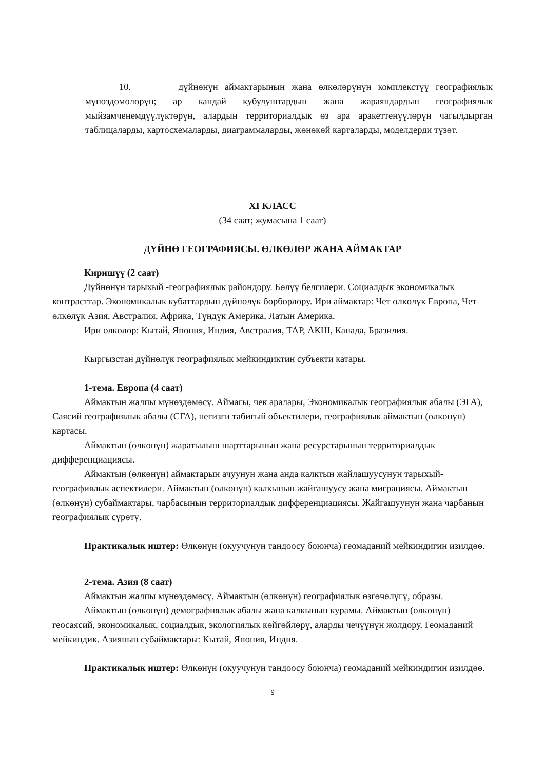10. дүйнөнүн аймактарынын жана өлкөлөрүнүн комплекстүү географиялык мүнөздөмөлөрүн; ар кандай кубулуштардын жана жараяндардын географиялык мыйзамченемдүүлүктөрүн, алардын территориалдык өз ара аракеттенүүлөрүн чагылдырган таблицаларды, картосхемаларды, диаграммаларды, жөнөкөй карталарды, моделдерди түзөт.
XI КЛАСС
(34 саат; жумасына 1 саат)
ДҮЙНӨ ГЕОГРАФИЯСЫ. ӨЛКӨЛӨР ЖАНА АЙМАКТАР
Киришүү (2 саат)
Дүйнөнүн тарыхый -географиялык райондору. Бөлүү белгилери. Социалдык экономикалык контрасттар. Экономикалык кубаттардын дүйнөлүк борборлору. Ири аймактар: Чет өлкөлүк Европа, Чет өлкөлүк Азия, Австралия, Африка, Түндүк Америка, Латын Америка.
Ири өлкөлөр: Кытай, Япония, Индия, Австралия, ТАР, АКШ, Канада, Бразилия.
Кыргызстан дүйнөлүк географиялык мейкиндиктин субъекти катары.
1-тема. Европа (4 саат)
Аймактын жалпы мүнөздөмөсү. Аймагы, чек аралары, Экономикалык географиялык абалы (ЭГА), Саясий географиялык абалы (СГА), негизги табигый объектилери, географиялык аймактын (өлкөнүн) картасы.
Аймактын (өлкөнүн) жаратылыш шарттарынын жана ресурстарынын территориалдык дифференциациясы.
Аймактын (өлкөнүн) аймактарын ачуунун жана анда калктын жайлашуусунун тарыхый-географиялык аспектилери. Аймактын (өлкөнүн) калкынын жайгашуусу жана миграциясы. Аймактын (өлкөнүн) субаймактары, чарбасынын территориалдык дифференциациясы. Жайгашуунун жана чарбанын географиялык сүрөтү.
Практикалык иштер: Өлкөнүн (окуучунун тандоосу боюнча) геомаданий мейкиндигин изилдөө.
2-тема. Азия (8 саат)
Аймактын жалпы мүнөздөмөсү. Аймактын (өлкөнүн) географиялык өзгөчөлүгү, образы.
Аймактын (өлкөнүн) демографиялык абалы жана калкынын курамы. Аймактын (өлкөнүн) геосаясий, экономикалык, социалдык, экологиялык көйгөйлөрү, аларды чечүүнүн жолдору. Геомаданий мейкиндик. Азиянын субаймактары: Кытай, Япония, Индия.
Практикалык иштер: Өлкөнүн (окуучунун тандоосу боюнча) геомаданий мейкиндигин изилдөө.
9